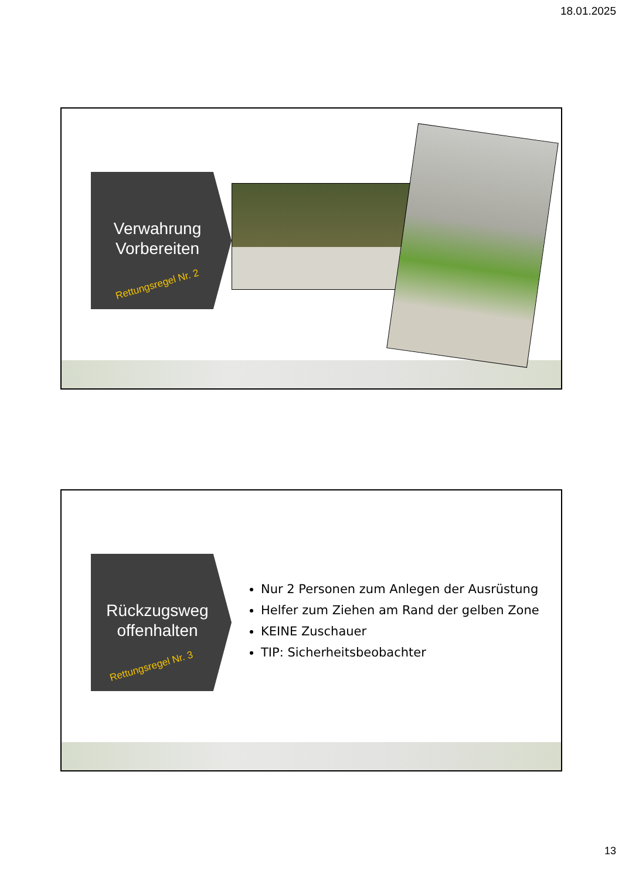18.01.2025
Verwahrung Vorbereiten
Rettungsregel Nr. 2
Rückzugsweg offenhalten
Rettungsregel Nr. 3
Nur 2 Personen zum Anlegen der Ausrüstung
Helfer zum Ziehen am Rand der gelben Zone
KEINE Zuschauer
TIP: Sicherheitsbeobachter
13